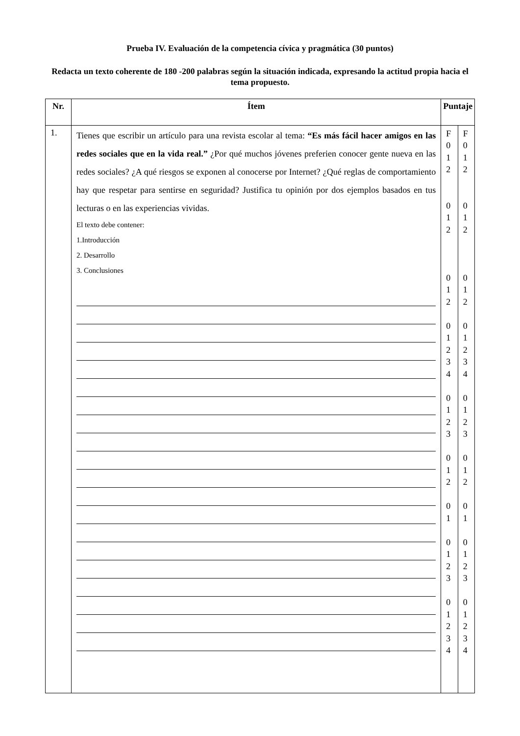Prueba IV. Evaluación de la competencia cívica y pragmática (30 puntos)
Redacta un texto coherente de 180 -200 palabras según la situación indicada, expresando la actitud propia hacia el tema propuesto.
| Nr. | Ítem | Puntaje | |
| --- | --- | --- | --- |
| 1. | Tienes que escribir un artículo para una revista escolar al tema: “Es más fácil hacer amigos en las redes sociales que en la vida real.” ¿Por qué muchos jóvenes preferien conocer gente nueva en las redes sociales? ¿A qué riesgos se exponen al conocerse por Internet? ¿Qué reglas de comportamiento hay que respetar para sentirse en seguridad? Justifica tu opinión por dos ejemplos basados en tus lecturas o en las experiencias vividas. El texto debe contener: 1.Introducción 2. Desarrollo 3. Conclusiones | F 0 1 2 0 1 2 0 1 2 0 1 2 3 4 0 1 2 3 0 1 2 0 1 0 1 2 3 0 1 2 3 4 | F 0 1 2 0 1 2 0 1 2 0 1 2 3 4 0 1 2 3 0 1 2 0 1 0 1 2 3 0 1 2 3 4 |